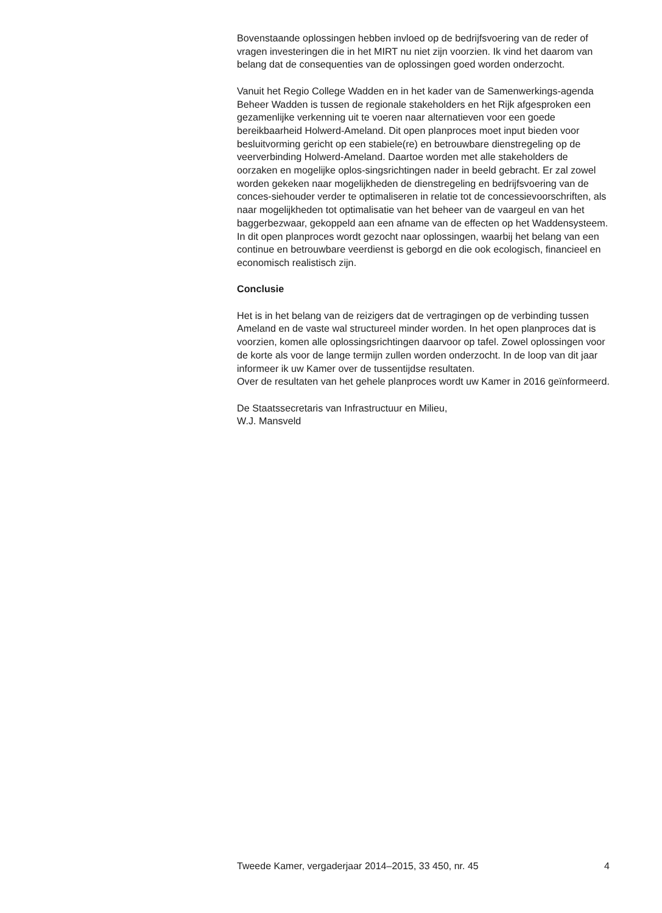Bovenstaande oplossingen hebben invloed op de bedrijfsvoering van de reder of vragen investeringen die in het MIRT nu niet zijn voorzien. Ik vind het daarom van belang dat de consequenties van de oplossingen goed worden onderzocht.
Vanuit het Regio College Wadden en in het kader van de Samenwerkings-agenda Beheer Wadden is tussen de regionale stakeholders en het Rijk afgesproken een gezamenlijke verkenning uit te voeren naar alternatieven voor een goede bereikbaarheid Holwerd-Ameland. Dit open planproces moet input bieden voor besluitvorming gericht op een stabiele(re) en betrouwbare dienstregeling op de veerverbinding Holwerd-Ameland. Daartoe worden met alle stakeholders de oorzaken en mogelijke oplos-singsrichtingen nader in beeld gebracht. Er zal zowel worden gekeken naar mogelijkheden de dienstregeling en bedrijfsvoering van de conces-siehouder verder te optimaliseren in relatie tot de concessievoorschriften, als naar mogelijkheden tot optimalisatie van het beheer van de vaargeul en van het baggerbezwaar, gekoppeld aan een afname van de effecten op het Waddensysteem.
In dit open planproces wordt gezocht naar oplossingen, waarbij het belang van een continue en betrouwbare veerdienst is geborgd en die ook ecologisch, financieel en economisch realistisch zijn.
Conclusie
Het is in het belang van de reizigers dat de vertragingen op de verbinding tussen Ameland en de vaste wal structureel minder worden. In het open planproces dat is voorzien, komen alle oplossingsrichtingen daarvoor op tafel. Zowel oplossingen voor de korte als voor de lange termijn zullen worden onderzocht. In de loop van dit jaar informeer ik uw Kamer over de tussentijdse resultaten.
Over de resultaten van het gehele planproces wordt uw Kamer in 2016 geïnformeerd.
De Staatssecretaris van Infrastructuur en Milieu,
W.J. Mansveld
Tweede Kamer, vergaderjaar 2014–2015, 33 450, nr. 45 4